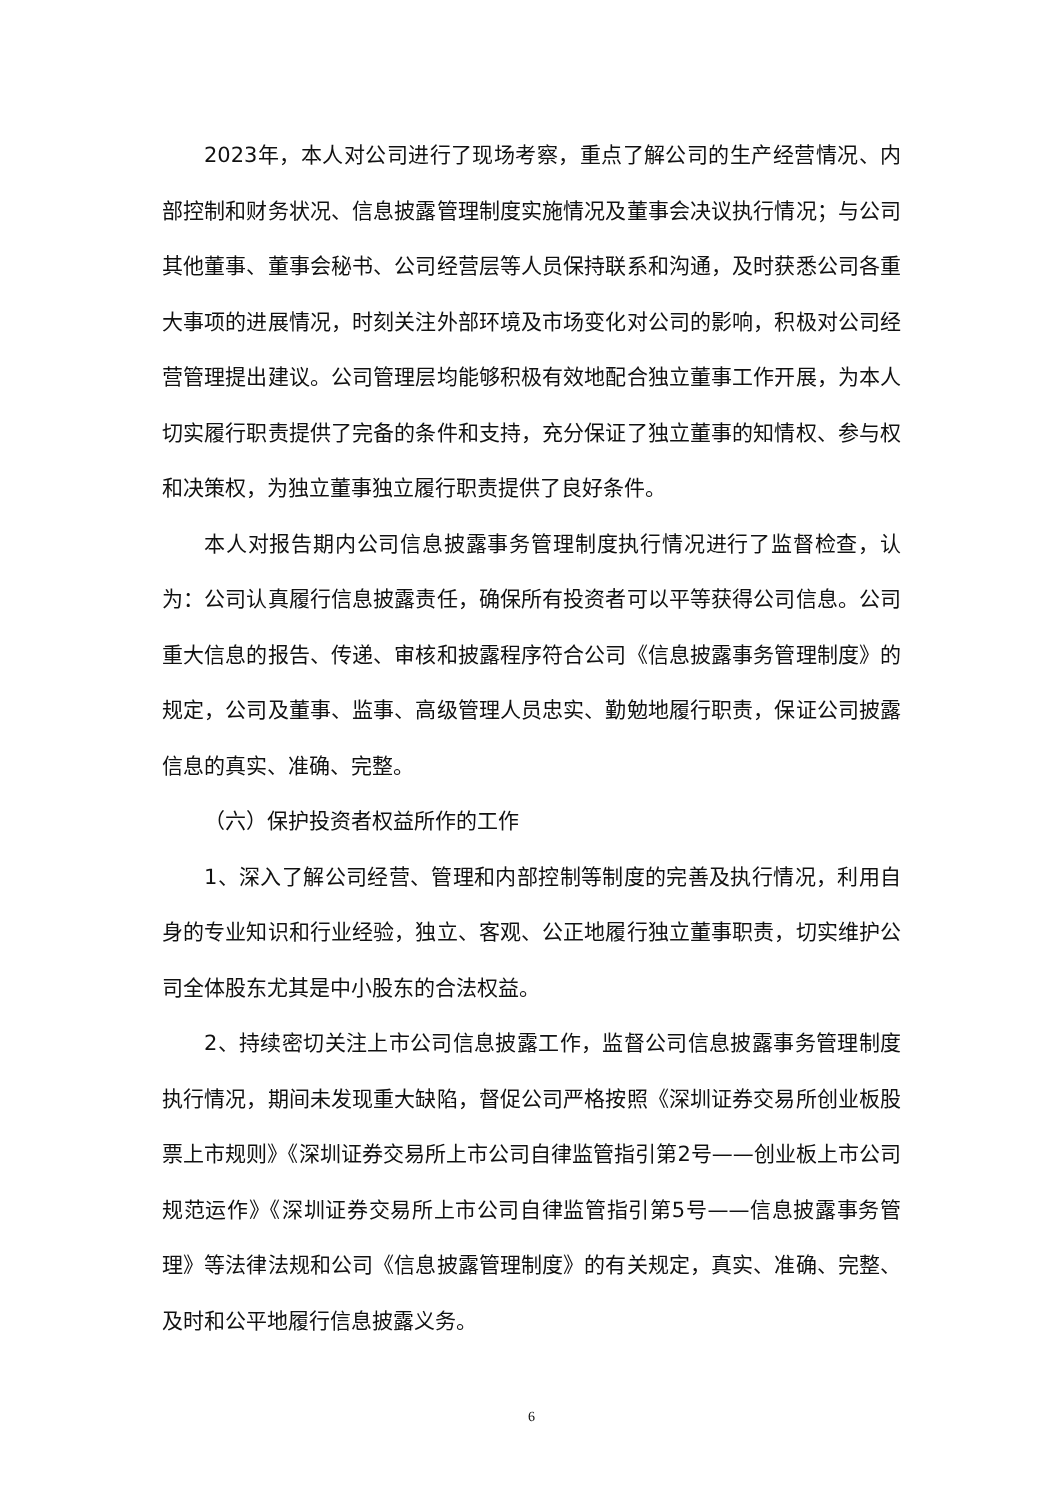2023年，本人对公司进行了现场考察，重点了解公司的生产经营情况、内部控制和财务状况、信息披露管理制度实施情况及董事会决议执行情况；与公司其他董事、董事会秘书、公司经营层等人员保持联系和沟通，及时获悉公司各重大事项的进展情况，时刻关注外部环境及市场变化对公司的影响，积极对公司经营管理提出建议。公司管理层均能够积极有效地配合独立董事工作开展，为本人切实履行职责提供了完备的条件和支持，充分保证了独立董事的知情权、参与权和决策权，为独立董事独立履行职责提供了良好条件。
本人对报告期内公司信息披露事务管理制度执行情况进行了监督检查，认为：公司认真履行信息披露责任，确保所有投资者可以平等获得公司信息。公司重大信息的报告、传递、审核和披露程序符合公司《信息披露事务管理制度》的规定，公司及董事、监事、高级管理人员忠实、勤勉地履行职责，保证公司披露信息的真实、准确、完整。
（六）保护投资者权益所作的工作
1、深入了解公司经营、管理和内部控制等制度的完善及执行情况，利用自身的专业知识和行业经验，独立、客观、公正地履行独立董事职责，切实维护公司全体股东尤其是中小股东的合法权益。
2、持续密切关注上市公司信息披露工作，监督公司信息披露事务管理制度执行情况，期间未发现重大缺陷，督促公司严格按照《深圳证券交易所创业板股票上市规则》《深圳证券交易所上市公司自律监管指引第2号——创业板上市公司规范运作》《深圳证券交易所上市公司自律监管指引第5号——信息披露事务管理》等法律法规和公司《信息披露管理制度》的有关规定，真实、准确、完整、及时和公平地履行信息披露义务。
6